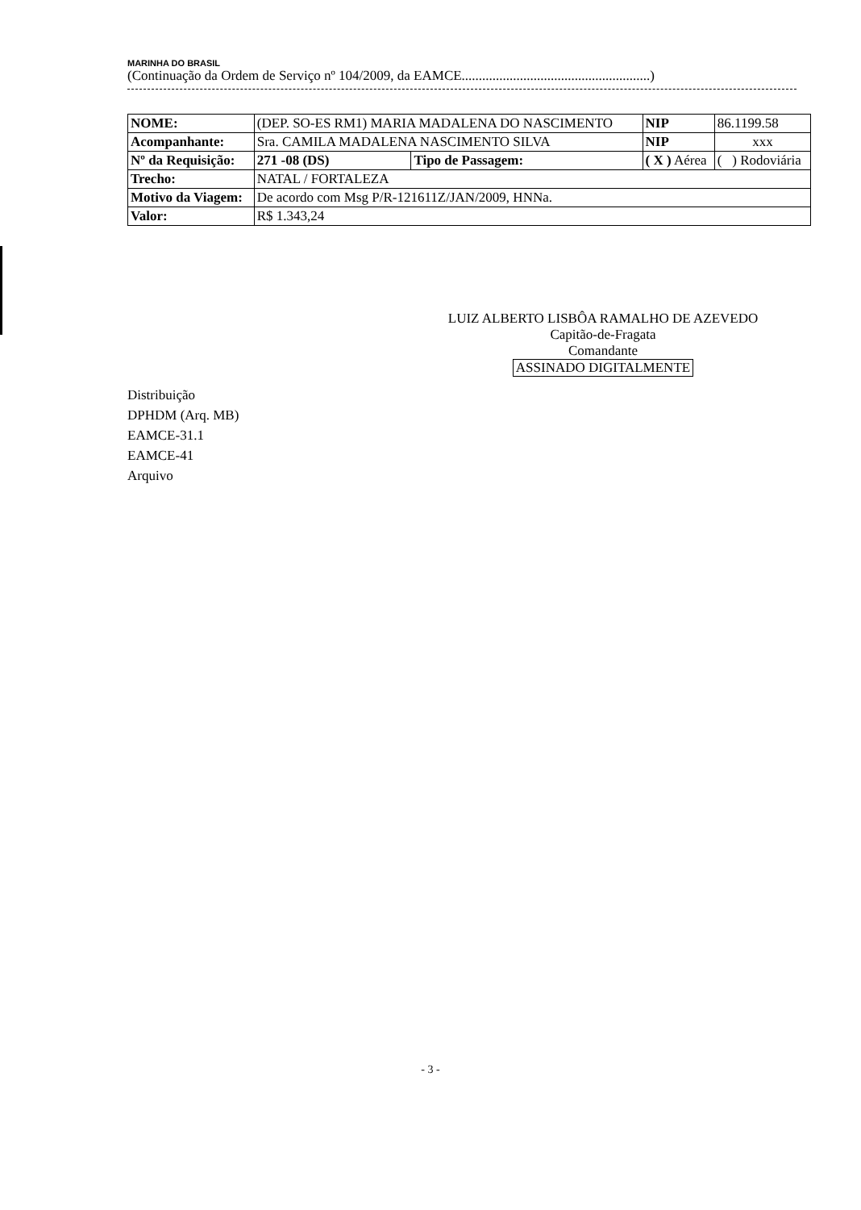MARINHA DO BRASIL
(Continuação da Ordem de Serviço nº 104/2009, da EAMCE.......................................................)
| NOME: | (DEP. SO-ES RM1) MARIA MADALENA DO NASCIMENTO | | | NIP | 86.1199.58 |
| Acompanhante: | Sra. CAMILA MADALENA NASCIMENTO SILVA | | | NIP | xxx |
| Nº da Requisição: | 271 -08 (DS) | Tipo de Passagem: | ( X ) Aérea | | ( ) Rodoviária |
| Trecho: | NATAL / FORTALEZA | | | | |
| Motivo da Viagem: | De acordo com Msg P/R-121611Z/JAN/2009, HNNa. | | | | |
| Valor: | R$ 1.343,24 | | | | |
LUIZ ALBERTO LISBÔA RAMALHO DE AZEVEDO
Capitão-de-Fragata
Comandante
ASSINADO DIGITALMENTE
Distribuição
DPHDM (Arq. MB)
EAMCE-31.1
EAMCE-41
Arquivo
- 3 -